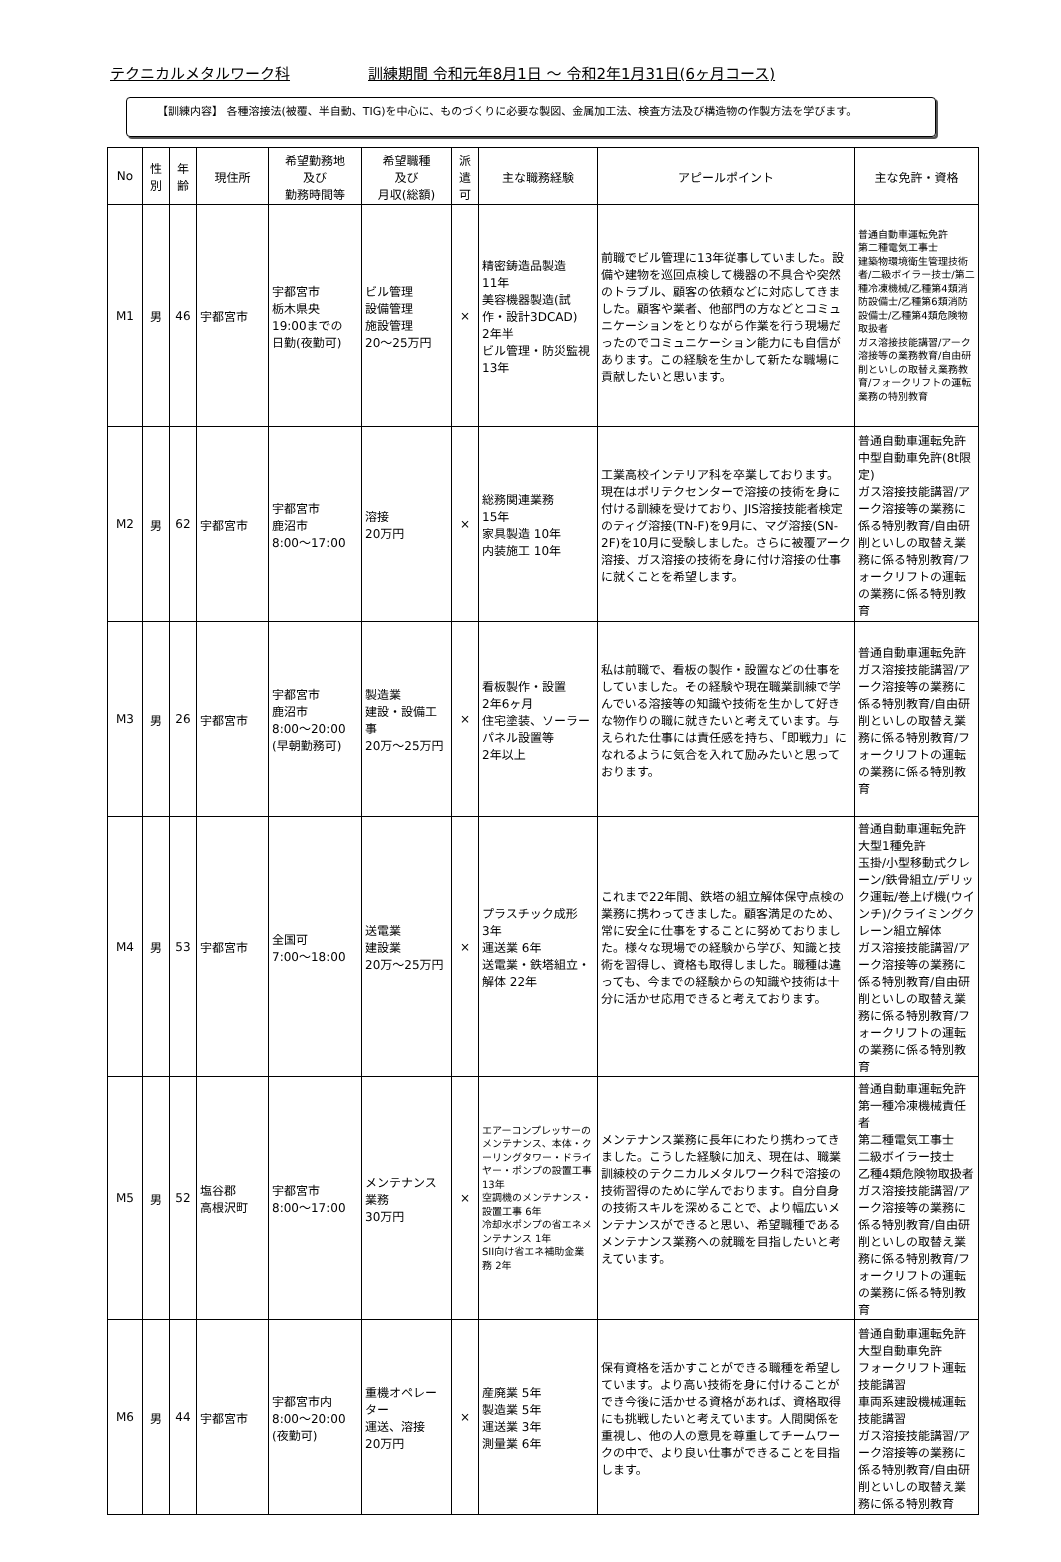テクニカルメタルワーク科 訓練期間 令和元年8月1日 ～ 令和2年1月31日(6ヶ月コース)
【訓練内容】 各種溶接法(被覆、半自動、TIG)を中心に、ものづくりに必要な製図、金属加工法、検査方法及び構造物の作製方法を学びます。
| No | 性 別 | 年 齢 | 現住所 | 希望勤務地 及び 勤務時間等 | 希望職種 及び 月収(総額) | 派 遣 可 | 主な職務経験 | アピールポイント | 主な免許・資格 |
| --- | --- | --- | --- | --- | --- | --- | --- | --- | --- |
| M1 | 男 | 46 | 宇都宮市 | 宇都宮市 栃木県央 19:00までの 日勤(夜勤可) | ビル管理 設備管理 施設管理 20～25万円 | × | 精密鋳造品製造 11年 美容機器製造(試作・設計3DCAD) 2年半 ビル管理・防災監視 13年 | 前職でビル管理に13年従事していました。設備や建物を巡回点検して機器の不具合や突然のトラブル、顧客の依頼などに対応してきました。顧客や業者、他部門の方などとコミュニケーションをとりながら作業を行う現場だったのでコミュニケーション能力にも自信があります。この経験を生かして新たな職場に貢献したいと思います。 | 普通自動車運転免許 第二種電気工事士 建築物環境衛生管理技術者/二級ボイラー技士/第二種冷凍機械/乙種第4類消防設備士/乙種第6類消防設備士/乙種第4類危険物取扱者 ガス溶接技能講習/アーク溶接等の業務教育/自由研削といしの取替え業務教育/フォークリフトの運転業務の特別教育 |
| M2 | 男 | 62 | 宇都宮市 | 宇都宮市 鹿沼市 8:00～17:00 | 溶接 20万円 | × | 総務関連業務 15年 家具製造 10年 内装施工 10年 | 工業高校インテリア科を卒業しております。現在はポリテクセンターで溶接の技術を身に付ける訓練を受けており、JIS溶接技能者検定のティグ溶接(TN-F)を9月に、マグ溶接(SN-2F)を10月に受験しました。さらに被覆アーク溶接、ガス溶接の技術を身に付け溶接の仕事に就くことを希望します。 | 普通自動車運転免許 中型自動車免許(8t限定) ガス溶接技能講習/アーク溶接等の業務に係る特別教育/自由研削といしの取替え業務に係る特別教育/フォークリフトの運転の業務に係る特別教育 |
| M3 | 男 | 26 | 宇都宮市 | 宇都宮市 鹿沼市 8:00～20:00 (早朝勤務可) | 製造業 建設・設備工事 20万～25万円 | × | 看板製作・設置 2年6ヶ月 住宅塗装、ソーラーパネル設置等 2年以上 | 私は前職で、看板の製作・設置などの仕事をしていました。その経験や現在職業訓練で学んでいる溶接等の知識や技術を生かして好きな物作りの職に就きたいと考えています。与えられた仕事には責任感を持ち、「即戦力」になれるように気合を入れて励みたいと思っております。 | 普通自動車運転免許 ガス溶接技能講習/アーク溶接等の業務に係る特別教育/自由研削といしの取替え業務に係る特別教育/フォークリフトの運転の業務に係る特別教育 |
| M4 | 男 | 53 | 宇都宮市 | 全国可 7:00～18:00 | 送電業 建設業 20万～25万円 | × | プラスチック成形 3年 運送業 6年 送電業・鉄塔組立・解体 22年 | これまで22年間、鉄塔の組立解体保守点検の業務に携わってきました。顧客満足のため、常に安全に仕事をすることに努めておりました。様々な現場での経験から学び、知識と技術を習得し、資格も取得しました。職種は違っても、今までの経験からの知識や技術は十分に活かせ応用できると考えております。 | 普通自動車運転免許 大型1種免許 玉掛/小型移動式クレーン/鉄骨組立/デリック運転/巻上げ機(ウインチ)/クライミングクレーン組立解体 ガス溶接技能講習/アーク溶接等の業務に係る特別教育/自由研削といしの取替え業務に係る特別教育/フォークリフトの運転の業務に係る特別教育 |
| M5 | 男 | 52 | 塩谷郡 高根沢町 | 宇都宮市 8:00～17:00 | メンテナンス業務 30万円 | × | エアーコンプレッサーのメンテナンス、本体・クーリングタワー・ドライヤー・ポンプの設置工事 13年 空調機のメンテナンス・設置工事 6年 冷却水ポンプの省エネメンテナンス 1年 SII向け省エネ補助金業務 2年 | メンテナンス業務に長年にわたり携わってきました。こうした経験に加え、現在は、職業訓練校のテクニカルメタルワーク科で溶接の技術習得のために学んでおります。自分自身の技術スキルを深めることで、より幅広いメンテナンスができると思い、希望職種であるメンテナンス業務への就職を目指したいと考えています。 | 普通自動車運転免許 第一種冷凍機械責任者 第二種電気工事士 二級ボイラー技士 乙種4類危険物取扱者 ガス溶接技能講習/アーク溶接等の業務に係る特別教育/自由研削といしの取替え業務に係る特別教育/フォークリフトの運転の業務に係る特別教育 |
| M6 | 男 | 44 | 宇都宮市 | 宇都宮市内 8:00～20:00 (夜勤可) | 重機オペレーター 運送、溶接 20万円 | × | 産廃業 5年 製造業 5年 運送業 3年 測量業 6年 | 保有資格を活かすことができる職種を希望しています。より高い技術を身に付けることができ今後に活かせる資格があれば、資格取得にも挑戦したいと考えています。人間関係を重視し、他の人の意見を尊重してチームワークの中で、より良い仕事ができることを目指します。 | 普通自動車運転免許 大型自動車免許 フォークリフト運転技能講習 車両系建設機械運転技能講習 ガス溶接技能講習/アーク溶接等の業務に係る特別教育/自由研削といしの取替え業務に係る特別教育 |